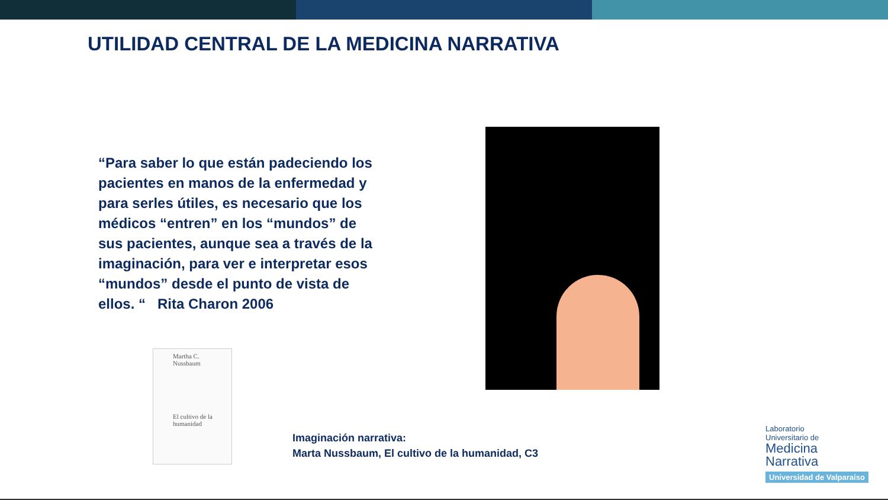UTILIDAD CENTRAL DE LA MEDICINA NARRATIVA
“Para saber lo que están padeciendo los pacientes en manos de la enfermedad y para serles útiles, es necesario que los médicos “entren” en los “mundos” de sus pacientes, aunque sea a través de la imaginación, para ver e interpretar esos “mundos” desde el punto de vista de ellos. “ Rita Charon 2006
Martha C.
Nussbaum
El cultivo de la
humanidad
Imaginación narrativa:
Marta Nussbaum, El cultivo de la humanidad, C3
Laboratorio
Universitario de
Medicina
Narrativa
Universidad de Valparaíso